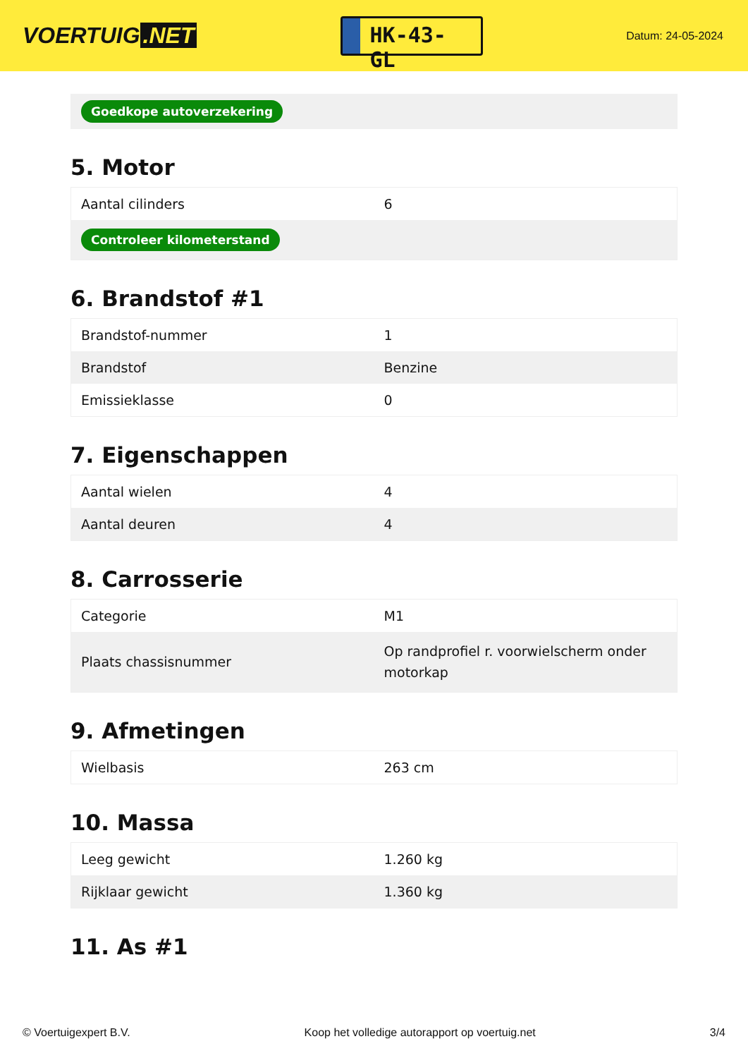VOERTUIG.NET
HK-43-GL
Datum: 24-05-2024
Goedkope autoverzekering
5. Motor
| Aantal cilinders | 6 |
| Controleer kilometerstand | |
6. Brandstof #1
| Brandstof-nummer | 1 |
| Brandstof | Benzine |
| Emissieklasse | 0 |
7. Eigenschappen
| Aantal wielen | 4 |
| Aantal deuren | 4 |
8. Carrosserie
| Categorie | M1 |
| Plaats chassisnummer | Op randprofiel r. voorwielscherm onder motorkap |
9. Afmetingen
| Wielbasis | 263 cm |
10. Massa
| Leeg gewicht | 1.260 kg |
| Rijklaar gewicht | 1.360 kg |
11. As #1
© Voertuigexpert B.V. Koop het volledige autorapport op voertuig.net 3/4